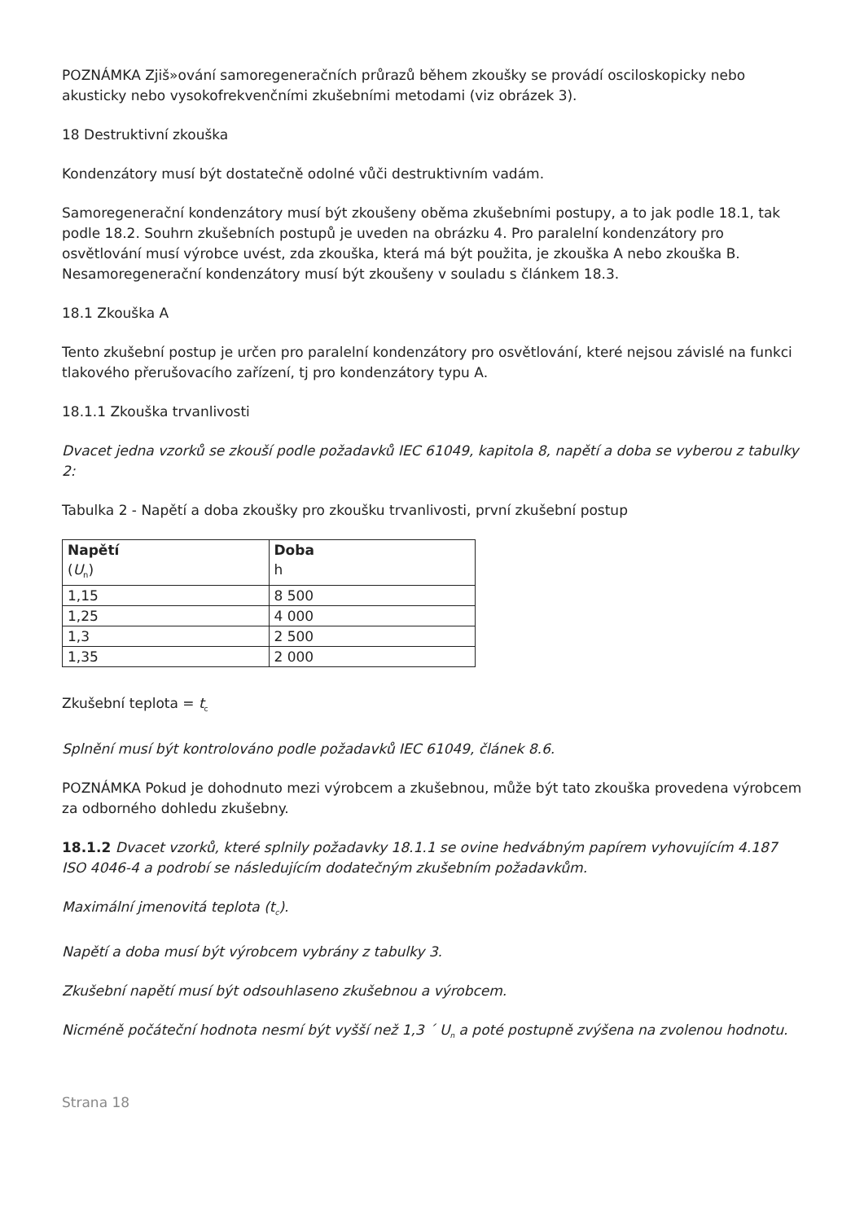POZNÁMKA Zjiš»ování samoregeneračních průrazů během zkoušky se provádí osciloskopicky nebo akusticky nebo vysokofrekvenčními zkušebními metodami (viz obrázek 3).
18 Destruktivní zkouška
Kondenzátory musí být dostatečně odolné vůči destruktivním vadám.
Samoregenerační kondenzátory musí být zkoušeny oběma zkušebními postupy, a to jak podle 18.1, tak podle 18.2. Souhrn zkušebních postupů je uveden na obrázku 4. Pro paralelní kondenzátory pro osvětlování musí výrobce uvést, zda zkouška, která má být použita, je zkouška A nebo zkouška B. Nesamoregenerační kondenzátory musí být zkoušeny v souladu s článkem 18.3.
18.1 Zkouška A
Tento zkušební postup je určen pro paralelní kondenzátory pro osvětlování, které nejsou závislé na funkci tlakového přerušovacího zařízení, tj pro kondenzátory typu A.
18.1.1 Zkouška trvanlivosti
Dvacet jedna vzorků se zkouší podle požadavků IEC 61049, kapitola 8, napětí a doba se vyberou z tabulky 2:
Tabulka 2 - Napětí a doba zkoušky pro zkoušku trvanlivosti, první zkušební postup
| Napětí ( U<sub>n</sub>) | Doba h |
| --- | --- |
| 1,15 | 8 500 |
| 1,25 | 4 000 |
| 1,3 | 2 500 |
| 1,35 | 2 000 |
Zkušební teplota = t<sub>c</sub>
Splnění musí být kontrolováno podle požadavků IEC 61049, článek 8.6.
POZNÁMKA Pokud je dohodnuto mezi výrobcem a zkušebnou, může být tato zkouška provedena výrobcem za odborného dohledu zkušebny.
18.1.2 Dvacet vzorků, které splnily požadavky 18.1.1 se ovine hedvábným papírem vyhovujícím 4.187
ISO 4046-4 a podrobí se následujícím dodatečným zkušebním požadavkům.
Maximální jmenovitá teplota (t<sub>c</sub>).
Napětí a doba musí být výrobcem vybrány z tabulky 3.
Zkušební napětí musí být odsouhlaseno zkušebnou a výrobcem.
Nicméně počáteční hodnota nesmí být vyšší než 1,3 ´ U<sub>n</sub> a poté postupně zvýšena na zvolenou hodnotu.
Strana 18